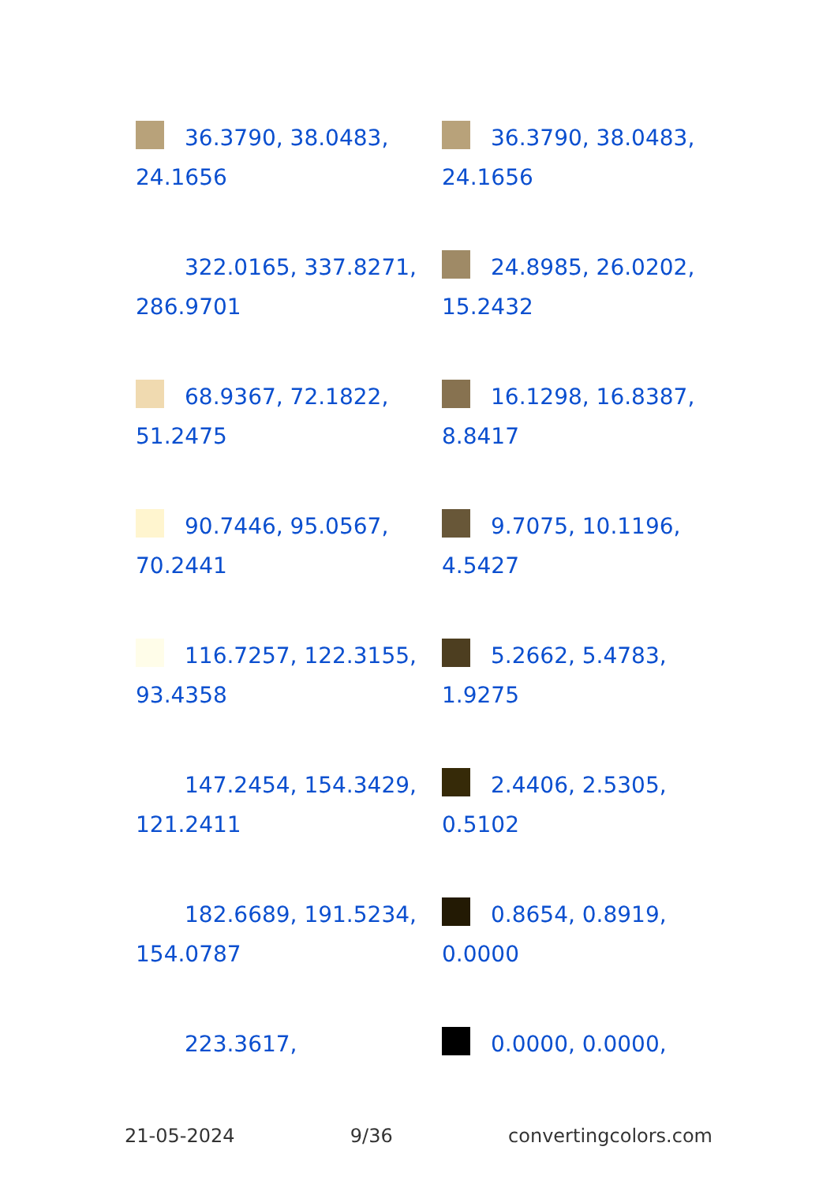36.3790, 38.0483, 24.1656
36.3790, 38.0483, 24.1656
322.0165, 337.8271, 286.9701
24.8985, 26.0202, 15.2432
68.9367, 72.1822, 51.2475
16.1298, 16.8387, 8.8417
90.7446, 95.0567, 70.2441
9.7075, 10.1196, 4.5427
116.7257, 122.3155, 93.4358
5.2662, 5.4783, 1.9275
147.2454, 154.3429, 121.2411
2.4406, 2.5305, 0.5102
182.6689, 191.5234, 154.0787
0.8654, 0.8919, 0.0000
223.3617,
0.0000, 0.0000,
21-05-2024 9/36 convertingcolors.com